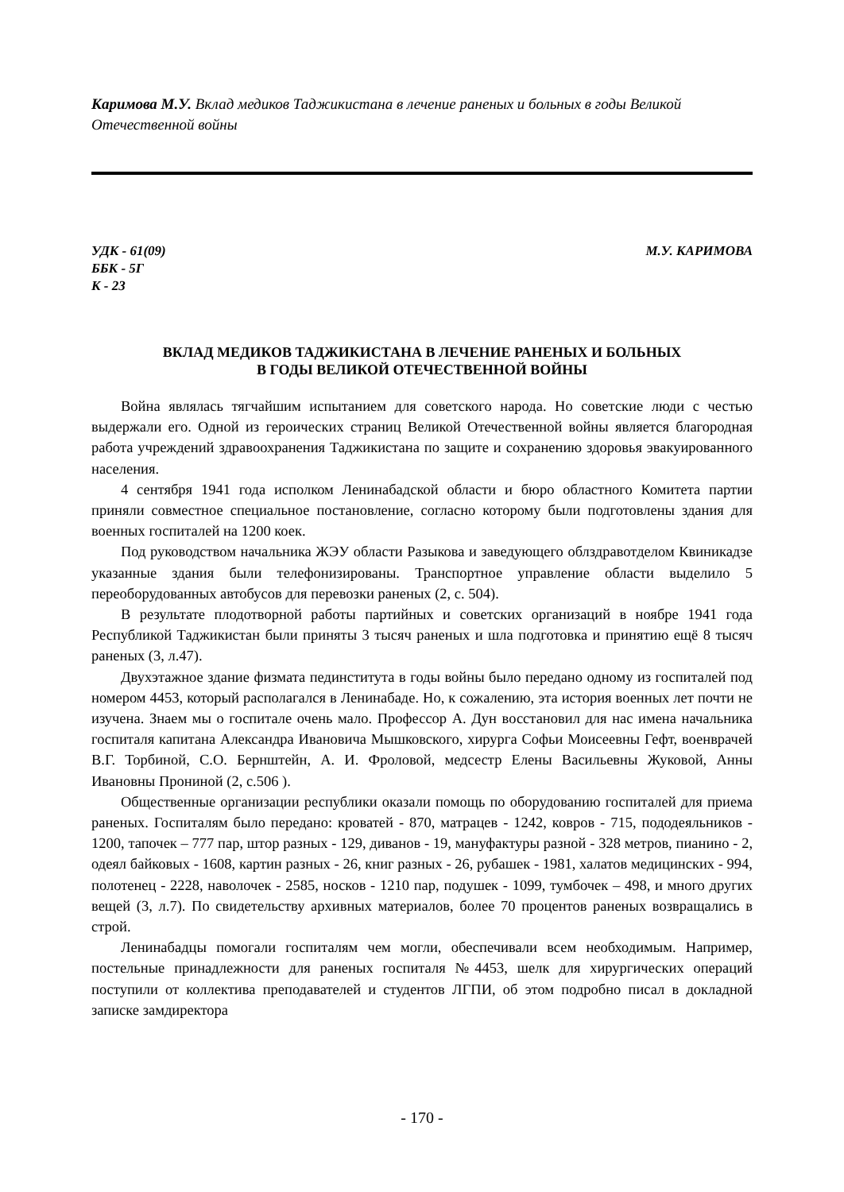Каримова М.У. Вклад медиков Таджикистана в лечение раненых и больных в годы Великой Отечественной войны
УДК - 61(09)
ББК - 5Г
К - 23
М.У. КАРИМОВА
ВКЛАД МЕДИКОВ ТАДЖИКИСТАНА В ЛЕЧЕНИЕ РАНЕНЫХ И БОЛЬНЫХ
В ГОДЫ ВЕЛИКОЙ ОТЕЧЕСТВЕННОЙ ВОЙНЫ
Война являлась тягчайшим испытанием для советского народа. Но советские люди с честью выдержали его. Одной из героических страниц Великой Отечественной войны является благородная работа учреждений здравоохранения Таджикистана по защите и сохранению здоровья эвакуированного населения.
4 сентября 1941 года исполком Ленинабадской области и бюро областного Комитета партии приняли совместное специальное постановление, согласно которому были подготовлены здания для военных госпиталей на 1200 коек.
Под руководством начальника ЖЭУ области Разыкова и заведующего облздравотделом Квиникадзе указанные здания были телефонизированы. Транспортное управление области выделило 5 переоборудованных автобусов для перевозки раненых (2, с. 504).
В результате плодотворной работы партийных и советских организаций в ноябре 1941 года Республикой Таджикистан были приняты 3 тысяч раненых и шла подготовка и принятию ещё 8 тысяч раненых (3, л.47).
Двухэтажное здание физмата пединститута в годы войны было передано одному из госпиталей под номером 4453, который располагался в Ленинабаде. Но, к сожалению, эта история военных лет почти не изучена. Знаем мы о госпитале очень мало. Профессор А. Дун восстановил для нас имена начальника госпиталя капитана Александра Ивановича Мышковского, хирурга Софьи Моисеевны Гефт, военврачей В.Г. Торбиной, С.О. Бернштейн, А. И. Фроловой, медсестр Елены Васильевны Жуковой, Анны Ивановны Прониной (2, с.506 ).
Общественные организации республики оказали помощь по оборудованию госпиталей для приема раненых. Госпиталям было передано: кроватей - 870, матрацев - 1242, ковров - 715, пододеяльников - 1200, тапочек – 777 пар, штор разных - 129, диванов - 19, мануфактуры разной - 328 метров, пианино - 2, одеял байковых - 1608, картин разных - 26, книг разных - 26, рубашек - 1981, халатов медицинских - 994, полотенец - 2228, наволочек - 2585, носков - 1210 пар, подушек - 1099, тумбочек – 498, и много других вещей (3, л.7). По свидетельству архивных материалов, более 70 процентов раненых возвращались в строй.
Ленинабадцы помогали госпиталям чем могли, обеспечивали всем необходимым. Например, постельные принадлежности для раненых госпиталя №4453, шелк для хирургических операций поступили от коллектива преподавателей и студентов ЛГПИ, об этом подробно писал в докладной записке замдиректора
- 170 -